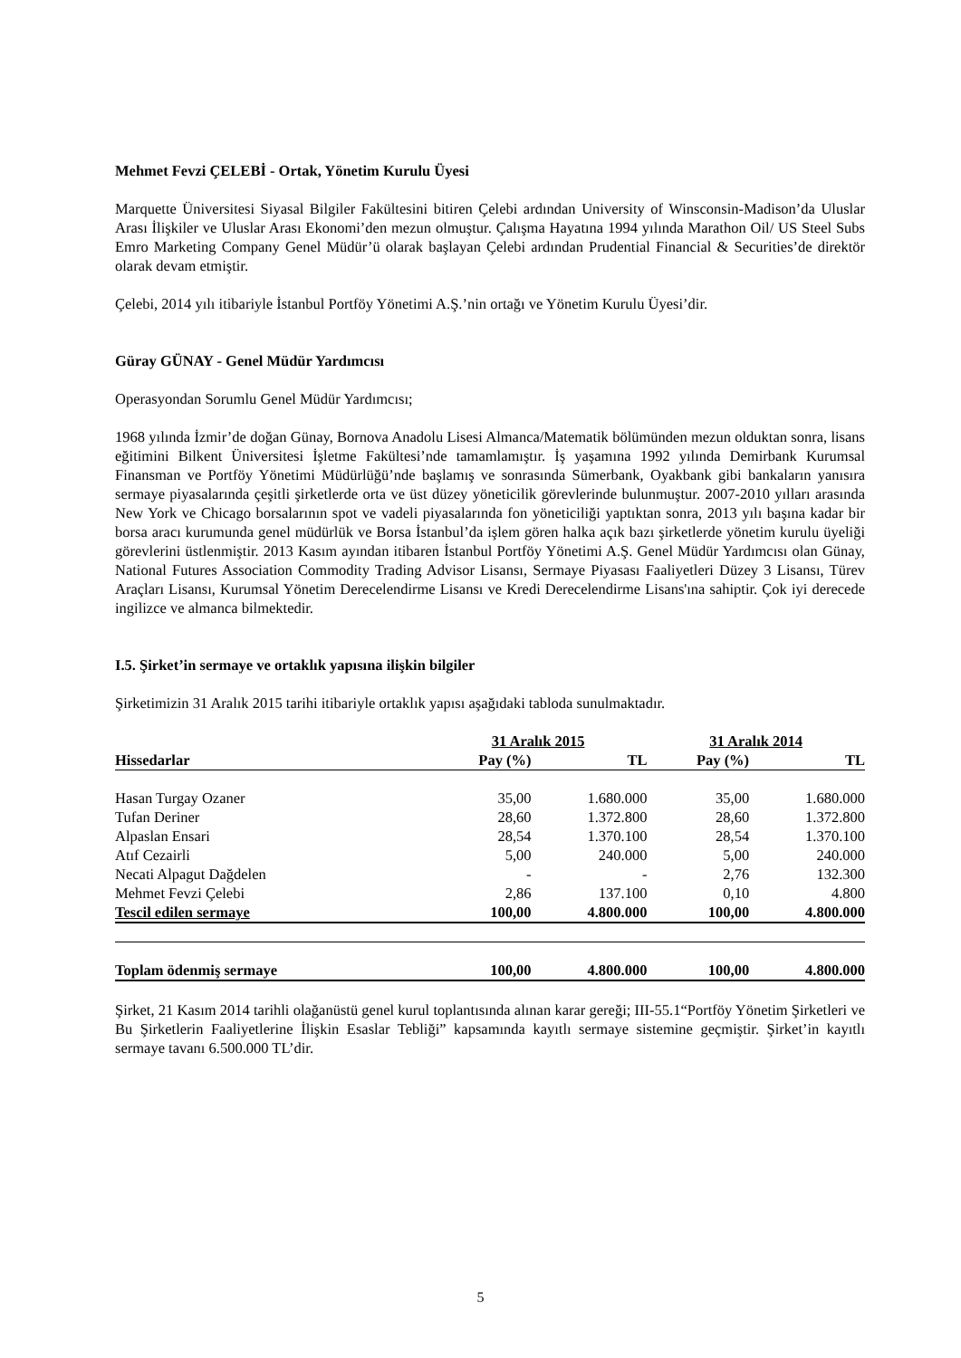Mehmet Fevzi ÇELEBİ - Ortak, Yönetim Kurulu Üyesi
Marquette Üniversitesi Siyasal Bilgiler Fakültesini bitiren Çelebi ardından University of Winsconsin-Madison’da Uluslar Arası İlişkiler ve Uluslar Arası Ekonomi’den mezun olmuştur. Çalışma Hayatına 1994 yılında Marathon Oil/ US Steel Subs Emro Marketing Company Genel Müdür’ü olarak başlayan Çelebi ardından Prudential Financial & Securities’de direktör olarak devam etmiştir.
Çelebi, 2014 yılı itibariyle İstanbul Portföy Yönetimi A.Ş.’nin ortağı ve Yönetim Kurulu Üyesi’dir.
Güray GÜNAY - Genel Müdür Yardımcısı
Operasyondan Sorumlu Genel Müdür Yardımcısı;
1968 yılında İzmir’de doğan Günay, Bornova Anadolu Lisesi Almanca/Matematik bölümünden mezun olduktan sonra, lisans eğitimini Bilkent Üniversitesi İşletme Fakültesi’nde tamamlamıştır. İş yaşamına 1992 yılında Demirbank Kurumsal Finansman ve Portföy Yönetimi Müdürlüğü’nde başlamış ve sonrasında Sümerbank, Oyakbank gibi bankaların yanısıra sermaye piyasalarında çeşitli şirketlerde orta ve üst düzey yöneticilik görevlerinde bulunmuştur. 2007-2010 yılları arasında New York ve Chicago borsalarının spot ve vadeli piyasalarında fon yöneticiliği yaptıktan sonra, 2013 yılı başına kadar bir borsa aracı kurumunda genel müdürlük ve Borsa İstanbul’da işlem gören halka açık bazı şirketlerde yönetim kurulu üyeliği görevlerini üstlenmiştir. 2013 Kasım ayından itibaren İstanbul Portföy Yönetimi A.Ş. Genel Müdür Yardımcısı olan Günay, National Futures Association Commodity Trading Advisor Lisansı, Sermaye Piyasası Faaliyetleri Düzey 3 Lisansı, Türev Araçları Lisansı, Kurumsal Yönetim Derecelendirme Lisansı ve Kredi Derecelendirme Lisans'ına sahiptir. Çok iyi derecede ingilizce ve almanca bilmektedir.
I.5. Şirket’in sermaye ve ortaklık yapısına ilişkin bilgiler
Şirketimizin 31 Aralık 2015 tarihi itibariyle ortaklık yapısı aşağıdaki tabloda sunulmaktadır.
| | 31 Aralık 2015 | | 31 Aralık 2014 | |
| --- | --- | --- | --- | --- |
| Hissedarlar | Pay (%) | TL | Pay (%) | TL |
| Hasan Turgay Ozaner | 35,00 | 1.680.000 | 35,00 | 1.680.000 |
| Tufan Deriner | 28,60 | 1.372.800 | 28,60 | 1.372.800 |
| Alpaslan Ensari | 28,54 | 1.370.100 | 28,54 | 1.370.100 |
| Atıf Cezairli | 5,00 | 240.000 | 5,00 | 240.000 |
| Necati Alpagut Dağdelen | - | - | 2,76 | 132.300 |
| Mehmet Fevzi Çelebi | 2,86 | 137.100 | 0,10 | 4.800 |
| Tescil edilen sermaye | 100,00 | 4.800.000 | 100,00 | 4.800.000 |
| Toplam ödenmiş sermaye | 100,00 | 4.800.000 | 100,00 | 4.800.000 |
Şirket, 21 Kasım 2014 tarihli olağanüstü genel kurul toplantısında alınan karar gereği; III-55.1“Portföy Yönetim Şirketleri ve Bu Şirketlerin Faaliyetlerine İlişkin Esaslar Tebliği” kapsamında kayıtlı sermaye sistemine geçmiştir. Şirket’in kayıtlı sermaye tavanı 6.500.000 TL’dir.
5